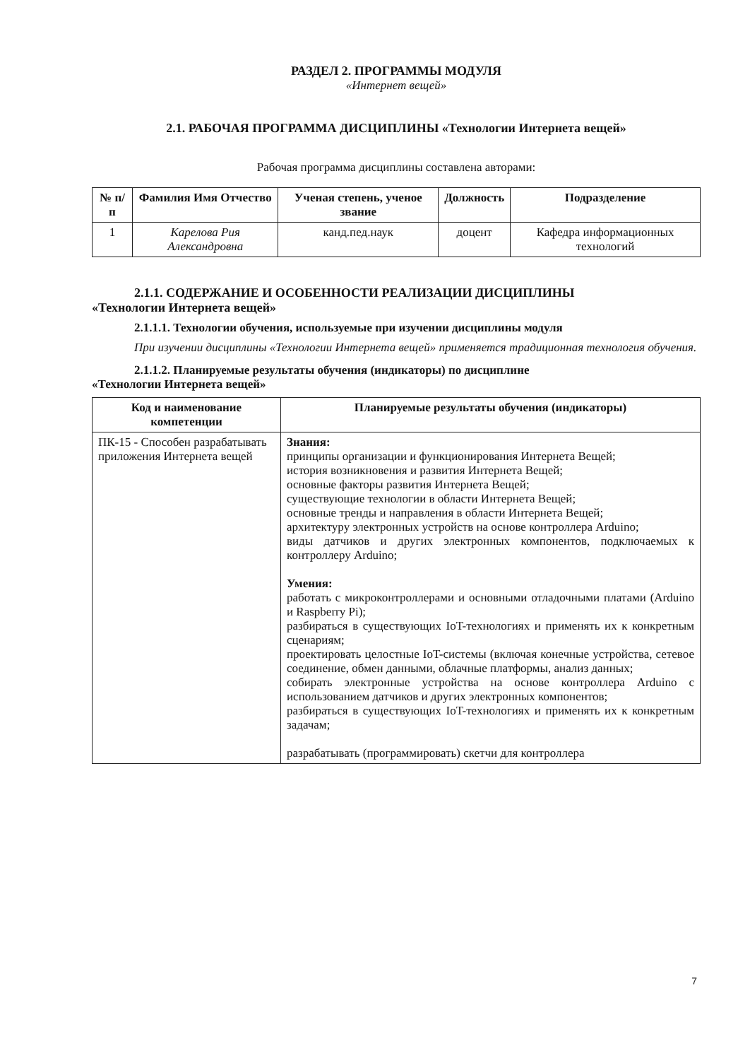РАЗДЕЛ 2. ПРОГРАММЫ МОДУЛЯ
«Интернет вещей»
2.1. РАБОЧАЯ ПРОГРАММА ДИСЦИПЛИНЫ «Технологии Интернета вещей»
Рабочая программа дисциплины составлена авторами:
| № п/п | Фамилия Имя Отчество | Ученая степень, ученое звание | Должность | Подразделение |
| --- | --- | --- | --- | --- |
| 1 | Карелова Рия Александровна | канд.пед.наук | доцент | Кафедра информационных технологий |
2.1.1. СОДЕРЖАНИЕ И ОСОБЕННОСТИ РЕАЛИЗАЦИИ ДИСЦИПЛИНЫ
«Технологии Интернета вещей»
2.1.1.1. Технологии обучения, используемые при изучении дисциплины модуля
При изучении дисциплины «Технологии Интернета вещей» применяется традиционная технология обучения.
2.1.1.2. Планируемые результаты обучения (индикаторы) по дисциплине
«Технологии Интернета вещей»
| Код и наименование компетенции | Планируемые результаты обучения (индикаторы) |
| --- | --- |
| ПК-15 - Способен разрабатывать приложения Интернета вещей | Знания: принципы организации и функционирования Интернета Вещей; история возникновения и развития Интернета Вещей; основные факторы развития Интернета Вещей; существующие технологии в области Интернета Вещей; основные тренды и направления в области Интернета Вещей; архитектуру электронных устройств на основе контроллера Arduino; виды датчиков и других электронных компонентов, подключаемых к контроллеру Arduino; Умения: работать с микроконтроллерами и основными отладочными платами (Arduino и Raspberry Pi); разбираться в существующих IoT-технологиях и применять их к конкретным сценариям; проектировать целостные IoT-системы (включая конечные устройства, сетевое соединение, обмен данными, облачные платформы, анализ данных; собирать электронные устройства на основе контроллера Arduino с использованием датчиков и других электронных компонентов; разбираться в существующих IoT-технологиях и применять их к конкретным задачам; разрабатывать (программировать) скетчи для контроллера |
7